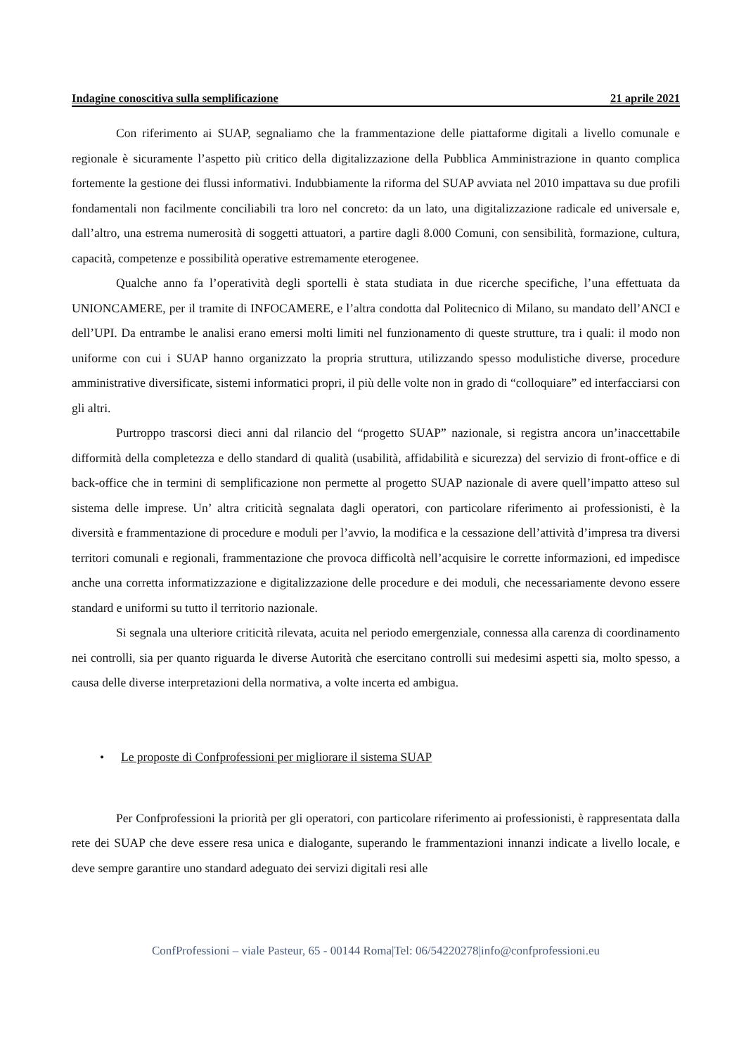Indagine conoscitiva sulla semplificazione 21 aprile 2021
Con riferimento ai SUAP, segnaliamo che la frammentazione delle piattaforme digitali a livello comunale e regionale è sicuramente l’aspetto più critico della digitalizzazione della Pubblica Amministrazione in quanto complica fortemente la gestione dei flussi informativi. Indubbiamente la riforma del SUAP avviata nel 2010 impattava su due profili fondamentali non facilmente conciliabili tra loro nel concreto: da un lato, una digitalizzazione radicale ed universale e, dall’altro, una estrema numerosità di soggetti attuatori, a partire dagli 8.000 Comuni, con sensibilità, formazione, cultura, capacità, competenze e possibilità operative estremamente eterogenee.
Qualche anno fa l’operatività degli sportelli è stata studiata in due ricerche specifiche, l’una effettuata da UNIONCAMERE, per il tramite di INFOCAMERE, e l’altra condotta dal Politecnico di Milano, su mandato dell’ANCI e dell’UPI. Da entrambe le analisi erano emersi molti limiti nel funzionamento di queste strutture, tra i quali: il modo non uniforme con cui i SUAP hanno organizzato la propria struttura, utilizzando spesso modulistiche diverse, procedure amministrative diversificate, sistemi informatici propri, il più delle volte non in grado di “colloquiare” ed interfacciarsi con gli altri.
Purtroppo trascorsi dieci anni dal rilancio del “progetto SUAP” nazionale, si registra ancora un’inaccettabile difformità della completezza e dello standard di qualità (usabilità, affidabilità e sicurezza) del servizio di front-office e di back-office che in termini di semplificazione non permette al progetto SUAP nazionale di avere quell’impatto atteso sul sistema delle imprese. Un’ altra criticità segnalata dagli operatori, con particolare riferimento ai professionisti, è la diversità e frammentazione di procedure e moduli per l’avvio, la modifica e la cessazione dell’attività d’impresa tra diversi territori comunali e regionali, frammentazione che provoca difficoltà nell’acquisire le corrette informazioni, ed impedisce anche una corretta informatizzazione e digitalizzazione delle procedure e dei moduli, che necessariamente devono essere standard e uniformi su tutto il territorio nazionale.
Si segnala una ulteriore criticità rilevata, acuita nel periodo emergenziale, connessa alla carenza di coordinamento nei controlli, sia per quanto riguarda le diverse Autorità che esercitano controlli sui medesimi aspetti sia, molto spesso, a causa delle diverse interpretazioni della normativa, a volte incerta ed ambigua.
• Le proposte di Confprofessioni per migliorare il sistema SUAP
Per Confprofessioni la priorità per gli operatori, con particolare riferimento ai professionisti, è rappresentata dalla rete dei SUAP che deve essere resa unica e dialogante, superando le frammentazioni innanzi indicate a livello locale, e deve sempre garantire uno standard adeguato dei servizi digitali resi alle
ConfProfessioni – viale Pasteur, 65 - 00144 Roma|Tel: 06/54220278|info@confprofessioni.eu